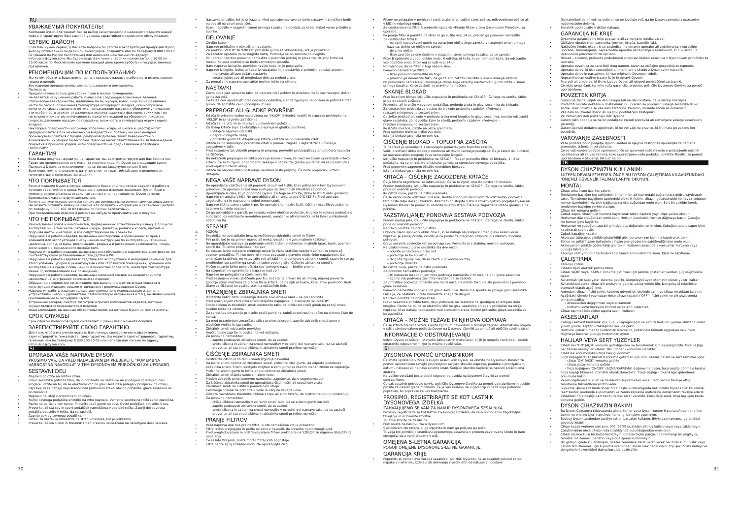RU
УВАЖАЕМЫЙ ПОКУПАТЕЛЬ!
Компания Dyson благодарит Вас за выбор качественного и надежного изделия нашей марки и гарантирует Вам высокий уровень гарантийного сервисного обслуживания.
СЕРВИС ДАЙСОН
Если Вам нужен сервис, у Вас есть вопросы по работе и эксплуатации продукции Dyson, выбору оптимальной модели или аксессуаров, позвоните нам по телефону 8 800 100 10 02 (звонки по России бесплатные) или напишите нам письмо по адресу: info.russia@dyson.com. Мы будем рады Вам помочь! Звонки принимаются с 10.00 по 19.00 часов по Московскому времени каждый день кроме субботы и государственных праздников.
РЕКОМЕНДАЦИИ ПО ИСПОЛЬЗОВАНИЮ
Мы хотим обратить Ваше внимание на отдельные важные особенности использования наших изделий:
Все изделия предназначены для использования в помещениях.
Пылесосы:
• Предназначены только для уборки пыли в жилых помещениях;
• Не является нарушением работы пылесосов следующие возможные явления: статическое электричество, налипание пыли, мусора, волос, шерсти на различные части пылесоса, повышенная температура исходящего воздуха, скачкообразное изменение силы воздушного потока, присасывание насадки к убираемому покрытию – эти особенности зависят от различных эксплуатационных факторов, таких как тип напольного покрытия, интенсивность нажатия насадкой на убираемое покрытие, скорость движение насадки по покрытию, влажность и температура окружающего воздуха.
• Некоторые поверхности (например: гобелены, ковры из шелка и шерсти) могут деформироваться при механическом воздействии, поэтому мы рекомендуем проконсультироваться с продавцом/производителем таких поверхностей о возможности их уборки пылесосами. Dyson не несет ответственность за повреждение покрытия в процессе уборки, если поверхности не предназначены для уборки пылесосами.
ГАРАНТИЯ
• Если Ваша покупка находится на гарантии, мы ее отремонтируем для Вас бесплатно.
• Гарантия предоставляется с момента покупки изделия Dyson на следующие сроки:
• Пылесосы Dyson, за исключением портативных (аккумуляторных)-5 лет.
• Если невозможно определить дату покупки, то гарантийный срок определяется, начиная с даты производства изделия.
ЧТО ПОКРЫВАЕТСЯ
• Ремонт изделия Dyson в случае заводского брака или при отказе изделия в работе в течение гарантийного срока. Решение о замене изделия принимает Dyson. Если к моменту ремонта/замены отдельные запчасти не производятся, Dyson заменит бракованные части на функциональные.
• Ремонт должен осуществляться только авторизованными ремонтными организациями. Вы можете оставить заявку на ремонт или получить информацию о сервисных центрах по телефону 8 800 100 10 02 (звонок по России бесплатный).
• При предъявлении изделия в ремонт не забудьте предъявить чек о покупке.
ЧТО НЕ ПОКРЫВАЕТСЯ
• Ремонт/замена узлов и компонентов, подверженных естественному износу в процессе эксплуатации, в том числе: сетевые шнуры, фильтры, ролики и колеса, щетина и подошва щеток и насадок, и все сопутствующие им элементы.
• Нарушения в работе изделия, вызванные неосторожным обращением во время хранения или эксплуатации с нарушением инструкции по эксплуатации: трещины, царапины, сколы, задиры, деформация - разрывы и растяжения компонентов, следы химического и термического воздействия.
• Нарушения в работе изделия, вызванные нестабильностью параметров электросети, не соответствующие установленным стандартам в РФ.
• Нарушения в работе изделия вследствие его эксплуатации в непредназначенных для этого условиях: уборки в ремонтируемых или строящихся помещениях; хранение или эксплуатация в среде с повышенной влажностью более 90%, и/или при температуре менее 0°, использование вне помещений;
• Нарушения в работе изделия, вызванные наличием следов жизнедеятельности насекомых на внутренних компонентах изделия;
• Обращение в сервисную организацию при выявлении фактов вмешательства в конструкцию изделия, лицами отличными от рекомендованных Dyson.
• Нарушения работы изделия вследствие совместного использования изделия с устройствами (напр. – удлинители, стабилизаторы напряжения и т.п.), не являющимися оригинальными аксессуарами Dyson.
• Устранение засоров, очистка фильтров и прочих компонентов изделия, которые осуществляются пользователем изделия.
• Иные неполадки, вызванные обстоятельствами, на которые Dyson не может влиять.
СРОК СЛУЖБЫ
Срок службы пылесосов Dyson составляет 7 (семь) лет с момента покупки
ЗАРЕГИСТРИРУЙТЕ СВОЮ ГАРАНТИЮ
Для того, чтобы мы смогли оказать Вам помощь своевременно и эффективно, зарегистрируйте, пожалуйста, свою гарантию. Вы можете зарегистрировать гарантию, позвонив нам по телефону 8 800 100 10 02 или написав нам письмо по адресу: info.russia@dyson.com
SI
UPORABA VAŠE NAPRAVE DYSON
PROSIMO VAS, DA PRED NADALJEVANJEM PREBERETE “POMEMBNA VARNOSTNA NAVODILA” V TEM DYSONOVEM PRIROČNIKU ZA UPORABO.
SESTAVNI DELI
• Napravo položite na hrbtno stran.
• Glavo sesalnika pritrdite tako, da jo potisnete na nastavke na spodnjem sprednjem delu kroglice. Pazite na to, da se električni vtič na glavi sesalnika prilega v priključek na ohišju naprave, ki se nahaja neposredno nad prehodom zraka. Močno pritisnite: glava sesalnika se bo zaskočila.
• Napravo naj stoji v pokončnem položaju.
• Ročko cevnega podaljška pritrdite na vrhu naprave. Vzmetna sponka na ročki se bo zaskočila.
• Pazite na to, da je cev ravna. Pritisnite rdeč gumb na cevi. Cevni podaljšek potisnite v cev.
• Preverite, ali sta cev in cevni podaljšek nameščena v vdolbini ročke. Zadnji del cevnega podaljša potisnite v ročko, da se zaskoči.
• Zaprite pokrov cevnega podaljška.
• Držalo za nastavke namestite na stran vmesnika, kot je prikazano.
• Preverite, ali sta ciklon in zbiralnik smeti pravilno nameščena na osrednjem delu naprave.
• Nastavke pritrdite, kot je prikazano. Med uporabo naprave so lahko nastavki nameščeni bodisi na cev ali na cevni podaljšek.
• Kabel napeljite v nasprotni smeri urinega kazalca na obešala za kabel. Kabel varno pritrdite s sponko.
DELOVANJE
• Odvijte kabel.
• Napravo priključite v električno napajanje.
• Za preklop ‘VKLOP’ ali ‘IZKLOP’ pritisnite gumb za vklop/izklop, kot je prikazano.
• Za začetek uporabe ročko nagnite nazaj. Podnožje se bo samodejno dvignilo.
• Po uporabi napravo ponovno namestite v pokončni položaj in preverite, da stoji trdno na mestu. Kolesca podnožja se bodo samodejno spustila.
• Nato napravo izklopite, previdno navijte kabel in jo pospravite.
• Napravo izklopite, izvlecite kabel iz napajanja in jo postavite v pokončni položaj, preden:
– menjavate ali uporabljate nastavke
– odstranjujete cev ali pregledate dele za prehod zraka.
• Za prenašanje naprave uporabite nosilno ročko na ciklonu.
NASTAVKI
• Cevni podaljšek sprostite tako, da odprete rdeč pokrov in izvlečete rdečo cev navzgor, dokler se ne zaskoči.
• Če želite cev uporabljati brez cevnega podaljška, sledite zgornjim navodilom in pritisnite rdeč gumb, da sprostite cevni podaljšek iz cevi.
PREPROGE ALI GLADKE POVRŠINE
• Krtača je privzeto vedno nastavljena na ‘VKLOP’ (vrtenje), vsakič ko napravo preklopite na ‘VKLOP’ in jo nagnete za čiščenje.
• Krtača se ne vrti, ko je naprava v pokončnem položaju.
• Za izklop krtače (npr. za občutljive preproge in gladke površine):
– vklopite napravo (VKLOP)
– napravo nagnite nazaj
– pritisnite gumb za vklop/izklop krtače – krtača se bo prenehala vrteti.
• Krtača se bo samodejno prenehala vrteti v primeru zagozd. Glejte ‘Krtača - čiščenje zagozdene krtače’.
• Pred sesanjem tal, debelih preprog in preprog, preverite proizvajalčeva priporočena navodila za čiščenje.
• Na nekaterih preprogah se lahko pojavijo kosmi vlaken, če med sesanjem uporabljate vrtečo krtačo. Če se to zgodi, priporočamo sesanje v načinu za ‘gladke površine’ ali se posvetujte s proizvajalcem talnih oblog.
• Krtača na napravi lahko poškoduje nekatere vrste preprog. Če niste prepričani, krtačo izklopite.
NEGA VAŠE NAPRAVE DYSON
• Ne opravljajte vzdrževanja ali popravil, drugih kot tistih, ki so prikazani v tem Dysonovem priročniku za uporabo ali kot vam svetujejo na Dysonovih številkah za pomoč.
• Uporabljajte le dele, ki jih priporoča Dyson. Če tega ne storite, lahko to izniči vašo garancijo.
• Napravo shranjujte v hiši. Ne uporabljajte ali shranjujte pod 0°C (32°F). Pred uporabo zagotovite, da je naprava na sobni temperaturi.
• Napravo čistite samo s suho krpo. Ne uporabljajte maziv, čistil, loščil ali osvežilcev zraka na katerem koli delu naprave.
• Če ga uporabljate v garaži, po sesanju vedno obrišite podvozje, kroglico in kolesca podnožja s suho krpo, da odstranite morebiten pesek, umazanijo ali kamenčke, ki bi lahko poškodovali občutljiva tla.
SESANJE
⚠ POZOR:
• Sesalnika ne uporabljajte brez nameščenega zbiralnika smeti in filtrov.
• Fini prah, kot je na primer mavec ali moka, sesajte le v zelo majhnih količinah.
• Ne uporabljajte naprave za pobiranje ostrih, trdnih predmetov, majhnih igrač, bucik, papirnih sponk itd. To lahko poškoduje napravo.
• Ko sesate, lahko nekatere preproge ustvarijo nizke statične naboje v zbiralniku smeti ali cevnem podaljšku. Ti niso nevarni in niso povezani z glavnim električnim napajanjem. Da zmanjšate ta učinek, ne vstavljajte rok ali kakšnih predmetov v zbiralnik smeti, razen če ste ga predhodno izpraznili in ga sprali s hladno vodo (glejte ‘Čiščenje zbiralnika smeti’).
• Močno sesanje lahko povzroči, da cev ‘potegne nazaj’ – bodite previdni.
• Na stopnicah ne upravljajte z napravo nad vami.
• Naprave ne polagajte na stole, mize itd.
• Pred sesanjem visoko zloščenih površin, kot sta na primer les ali linolej, najprej preverite spodnjo stran nastavka za gladka tla in krtače, da na njih ni tujkov, ki bi lahko povzročili sledi.
• Glave za čiščenej ne pustite stati na občutljivih tleh.
PRAZNJENJE ZBIRALNIKA SMETI
• Izpraznite kakor hitro umazanija doseže nivo oznake MAX – ne prenapolnite.
• Pred praznjenjem zbiralnika smeti izključite napajanje in preklopite na ‘IZKLOP’.
• Enoto ciklona in zbiralnika smeti odstranite tako, da pritisnete rdeči gumb na zadnji strani nosilne ročke na ciklonu.
• Za sprostitev umazanije pritisnite rdeči gumb na zadnji strani nosilne ročke na ciklonu čisto do konca.
• Da med praznjenjem zmanjšate stik s prahom/alergeni, zaprite zbiralnik smeti tesno v plastično vrečko in izpraznite.
• Zbiralnik smeti odstranite previdno.
• Vrečko tesno zaprite in odstranite kot običajno.
• Za ponovno namestitev:
– zaprite podstavek zbiralnika smeti, da se zaskoči
– enoto ciklona in zbiralnika smeti namestitev v osrednji del naprave tako, da se zaskoči
– preverite, ali sta enoti ciklona in zbiralnika smeti pravilno nameščeni.
ČIŠČENJE ZBIRALNIKA SMETI
• Odstranite ciklon in zbiralnik smeti (zgornja navodila).
• Da ločite enoto ciklona od zbiralnika smeti, pritisnite rdeč gumb, da odprete podstavek zbiralnika smeti. S tem razkrijete majhen srebrn gumb za rdečim mehanizmom za odpiranje. Pritisnite srebrn gumb in ločite enoto ciklona od zbiralnika smeti.
• Zbiralnik smeti očistite samo s hladno vodo.
• Preden zbiralnik smeti ponovno namestite, zagotovite, da je popolnoma suh.
• Za čiščenje zbiralnika smeti ne uporabljajte čistil, loščil ali osvežilcev zraka.
• Zbiralnika smeti ne čistite v pomivalnem stroju.
• Celotnega ciklona ne potopite v vodo in vanj ne vlivajte vode.
• Očistite membrano zbiralnika ciklona s krpo ali suho krtačo, da odstranite puh in umazanijo.
• Za ponovno namestitev:
– ohišje ciklona namestite v zbiralnik smeti tako, da se srebrni gumb zaskoči
– zaprite podstavek zbiralnika smeti, da se zaskoči
– enoto ciklona in zbiralnika smeti namestite v osrednji del naprave tako, da se zaskoči
– preverite, ali sta enoti ciklona in zbiralnika smeti pravilno nameščeni.
PRANJE FILTROV
• Vaša naprava ima dva pralna filtra, ki sta nameščena kot je prikazano.
• Filtra redno preglejujte in perite skladno z navodili, da ohranite njuno zmogljivost.
• Pred pregledovanjem in odstranjevanjem filtrov preklopite na ‘IZKLOP’ in napravo izključite iz napajanja.
• Če sesate fini prah, boste morali filtra prati pogosteje.
• Filtra perite zgolj s hladno vodo. Ne uporabljajte čistil.
• Filtrov ne polagajte v pomivalni stroj, pralni stroj, sušilni stroj, pečico, mikrovalovno pečico ali v bližino odprtega ognja.
• Za odstranjevanje filtra A preberite razdelek »Pranje filtra« v tem Dysonovem Priročniku za uporabo.
• Po pranju filter A položite na stran in ga sušite vsaj 24 ur, preden ga ponovno namestite.
• Za odstranitev filtra B:
– osrednji nastavitveni gumb na zunanjem ohišju žoge zavrtite v nasprotni smeri urinega kazalca, dokler se ohišje ne sprosti
– dvignite ohišje
– filter zavrtite za eno četrtino v nasprotni smeri urinega kazalca, da se sprosti.
• Filter B splaknite z vodo, dokler voda, ki odteka, ni čista, in po njem potrkajte, da odstranite vso odvečno vodo. Filter naj se suši vsaj 24 ur.
• Normalno je, da se filter v žogi obarva sivo.
• Ponovno nameščanje filtra B:
– filter ponovno namestite na žogo
– pravilno ga namestite tako, da ga za eno četrtino zavrtite v smeri urinega kazalca.
Pri ponovnem nameščanju zunanjega ohišja žoge osrednji nastavitveni gumb vrtite v smeri urinega kazalca. Ko se zaskoči, je pravilno nameščen.
ISKANJE BLOKAD
• Pred iskanjem blokad izključite napajanje in preklopite na ‘IZKLOP’. Če tega ne storite, lahko pride do resnih poškodb.
• Preverite, ali je prišlo v cevnem podaljšku, prehodu zraka in glavi sesalnika do blokade.
• Za odstranitev podvozja za dostop do blokade preberite razdelek »Podvozje – razstavljanje/ponovno sestavljanje«.
• Če želite poiskati blokado v prehodu zraka med kroglico in glavo sesalnika, morate odstraniti glavo sesalnika: za navodila, kako to storiti, preberite razdelek »Podvozje – razstavljanje/ponovno sestavljanje«.
• Ko iščete blokade, pazite na ostre predmete.
• Pred uporabo trdno pritrdite vse dele.
• Iskanja blokad garancija ne pokriva.
ČIŠČENJE BLOKAD – TOPLOTNA ZAŠČITA
• Ta naprava je opremljena s samodejno ponastavljeno toplotno zaščito.
• Veliki predmeti lahko blokirajo nastavke ali dovod cevnega podaljška. Če je kateri del blokiran, se naprava lahko pregreje in se samodejno izključi.
• Izključite napajanje in preklopite na ‘IZKLOP’. Preden preverite filter ali blokade, 1 - 2 uri počakajte, da se ohladi. Ne pritiskajte gumba za sprostitev cevnega podaljška.
• Pred ponovnim zagonom očistite morebitne blokade.
• Iskanja blokad garancija ne pokriva.
KRTAČA - ČIŠČENJE ZAGOZDENE KRTAČE
• Če je krtača zagozdena, se lahko izklopi. Če se to zgodi, morate odstraniti blokado.
• Preden nadaljujete, izključite napajanje in preklopite na ‘IZKLOP’. Če tega ne storite, lahko pride do osebnih poškodb.
• Ko čistite ovire, pazite na ostre predmete.
• Če še vedno niste odstranili blokade, sledite spodnjim navodilom za odstranitev podvozja. S tem boste lažje dosegli blokado. Alternativno stopite v stik s strokovnjakom podjetja Dyson na Dysonovi številki za pomoč ali obiščite spletno stran. Čiščenje zagozdene krtače garancija ne pokriva.
RAZSTAVLJANJE/ PONOVNA SESTAVA PODVOZJA
• Preden nadaljujete, izključite napajanje in preklopite na ‘IZKLOP’. Če tega ne storite, lahko pride do osebnih poškodb.
• Napravo položite na prednjo stran.
• Odpnite rdečo sponko v obliki črke C, ki se nahaja na priključku med glavo sesalnika in napravo. Je precej čvrsta, vendar je ne povlecite pregrobo. Odpnite jo s stalnim, močnim potegom.
• Glavo sesalnik povlecite vstran od naprave. Povlecite jo s stalnim, močnim potegom.
• Na vsakem koncu glave sesalnika sta dve ročici:
– odprite ju navzven v pravi kot
– podvozje se bo sprostilo
– dvignite zgornji rob, da se zavrti v pokončni položaj
– podvozje izvlecite.
• Ko čistite ovire, pazite na ostre predmete.
• Za ponovno namestitev podvozja:
– tri nastavke na spodnjem robu podvozja namestite v tri reže na dnu glave sesalnika
– zgornji rob podvozja zavihtite navzdol, da se zaskoči.
• Za pritrditev podvozja potisnite obe ročici nazaj na mesto tako, da sta poravnani s površino glave sesalnika.
• Ponovno namestite sponko C na glavo sesalnika. Ravni rob sponke se prilega glavi sesalnika. Lažje je, če nastavke v reže namestite enega za drugim.
• Napravo položite na hrbtno stran.
• Glavo sesalnika pritrdite tako, da jo potisnete na nastavke na spodnjem sprednjem delu kroglice. Pazite na to, da se električni vtič na glavi sesalnika prilega v priključek na ohišju naprave, ki se nahaja neposredno nad prehodom zraka. Močno pritisnite: glava sesalnika se bo zaskočila.
KRTAČA – MOŽNE TEŽAVE IN NJIHOVA ODPRAVA
• Če se krtača preneha vrteti, sledite zgornjim navodilom o čiščenju zagozd. Alternativno stopite v stik s strokovnjakom podjetja Dyson na Dysonovi številki za pomoč ali obiščite spletno stran.
INFORMACIJE O ODSTRANJEVANJU
Izdelki Dyson so izdelani iz visoko kakovostnih materialov, ki jih je mogoče reciklirati. Izdelek odstranite odgovorno in kjer je možno, reciklirajte.
SI
DYSONOVA POMOČ UPORABNIKOM
Če imate vprašanja v zvezi s svojim sesalnikom Dyson, se obrnite na Dysonovo številko za pomoč uporabnikom (imejte pripravljeno serijsko številko naprave, podatke o prodajalcu in datumu nakupa) ali na našo spletno stran. Serijsko številko najdete na napisni ploščici dna aparata.
Na večino vprašanj boste dobili odgovor od osebja na Dysonovi številki za pomoč uporabnikom.
Če vaš sesalnik potrebuje servis, pokličite Dysonovo številko za pomoč uporabnikom in osebje prosite za nasvet glede možnosti. Če je vaš sesalnik še v garanciji in če ta krije potrebno popravilo, bo popravilo za vas brezplačno.
PROSIMO, REGISTRIRAJTE SE KOT LASTNIK DYSONOVEGA IZDELKA
ZAHVALJUJEMO SE VAM ZA NAKUP DYSONOVEGA SESALNIKA.
Prosimo, registrirajte se kot lastnik Dysonovega izdelka, da vam bomo lahko zagotavljali takojšnje in učinkovite storitve.
To lahko storite na tri načine:
• Prek spleta na naslovu www.dyson.com
S priloženim obrazcem, ki ga izpolnite in nam ga pošljete po pošti.
To velja kot potrdilo o lastništvu Dysonovega sesalnika v primeru zavarovane škode in nam omogoča, da z vami stopimo v stik.
OMEJENA 5-LETNA GARANCIJA
POGOJI OMEJENE DYSONOVE 5-LETNE GARANCIJE.
GARANCIJA KRIJE
• Popravilo ali zamenjavo vašega sesalnika (po izbiri Dysona), če se sesalnik pokvari zaradi napake v materialu, izdelavi ali delovanju v petih letih od nakupa ali dostave
(če katerikoli del ni več na voljo ali se ne izdeluje več, ga bo Dyson zamenjal z ustreznim nadomestnim delom).
• Sesalnik uporabljajte v državi nakupa.
GARANCIJA NE KRIJE
Dysonova garancija ne krije popravila ali zamenjave izdelka zaradi:
• Običajne obrabe (npr. varovalka, jermen, krtača, baterije itd.).
• Naključne škode, okvar, ki so posledica malomarne uporabe ali vzdrževanja, nepravilne uporabe, zanemarjanja, nepredvidne uporabe ali ravnanja s sesalnikom, ki ni v skladu z Dysonovim priročnikom za uporabo.
• Blokad – prosimo, preberite podrobnosti o odpravi blokad sesalnika v Dysonovem priročniku za uporabo.
• Uporabe sesalnika za katerikoli drug namen, razen za običajne gospodinjske namene.
• Uporabe delov, ki niso sestavljeni ali montirani v skladu z Dysonovimi navodili.
• Uporabe delov in nastavkov, ki niso originalni Dysonovi izdelki.
• Nepravilne namestitve (razen če jo je opravil Dyson).
• Popravil ali predelav, ki jih ne izvede Dyson ali njegovi pooblaščeni zastopniki.
• Če niste prepričani, kaj krije vaša garancija, prosimo, pokličite Dysonovo številko za pomoč uporabnikom.
POVZETEK KRITJA
• Garancija začne veljati na dan nakupa (ali na dan dostave, če je slednji kasnejši).
• Predložiti morate dokazilo o dostavi/nakupu, preden se popravilo vašega sesalnika lahko začne. Brez dokazila se vse delo zaračuna. Prosimo, shranite račun ali dobavnico.
• Vsa dela bo izvedel Dyson ali njegovi pooblaščeni zastopniki.
• Vsi zamenjani deli postanejo last Dysona.
• Garancijsko obdobje se ne bo podaljšalo zaradi popravila ali zamenjave vašega sesalnika v garanciji.
• Garancija nudi dodatne ugodnosti, ki ne vplivajo na pravice, ki jih imate po zakonu kot potrošnik.
VAROVANJE ZASEBNOSTI
Vaše podatke bodo podjetje Dyson Limited in njegovi zastopniki uporabljali za namene promocije, trženja in servisiranja.
Če se vaši osebni podatki spremenijo, če se spremeni vaše mnenje o priljubljenih načinih oglaševanja ali če vas zanima, kako uporabljamo vaše podatke, pokličite številko za pomoč uporabnikom v Sloveniji: 04 537 66 00.
TR
DYSON CİHAZINIZIN KULLANIMI
LÜTFEN DEVAM ETMEDEN ÖNCE BU DYSON ÇALIŞTIRMA KILAVUZUNDAKİ ‘ÖNEMLİ GÜVENLİK TALİMATLARI’NI OKUYUN.
MONTAJ
• Cihazı arka kısmı üzerine yatırın.
• Temizleme başlığını top şeklindeki ünitenin ön alt kısmındaki bağlantılara doğru kaydırarak takın. Temizleme başlığının üzerindeki elektrik fişinin, cihazın gövdesindeki ve havaa yolunun hemen üzerindeki ikiz blok bağlantısına oturduğundan emin olun. Sert bir şekilde iterek temizleme başlığını yerine oturtun.
• Cihazı dik konuma getirin.
• Çubuk sapını cihazın üst kısmına kaydırarak takın. Saptaki yaylı klips yerine oturur.
• Hortumun düz olduğundan emin olun. Hortum üzerindeki kırmızı düğmeye basın. Çubuğu hortumun içine kaydırın.
• Hortumun ve çubuğun saptaki girintiye oturduğundan emin olun. Çubuğun ucunu sapın içine kaydırarak sabitleyin.
• Çubuk kapağını kapatın.
• Aksesuar tutucuyu, şekilde gösterildiği gibi, borunun yan kısmına kaydırarak takın.
• Siklon ve şeffaf hazne ünitesinin cihazın ana gövdesine sabitlendiğinden emin olun.
• Aksesuarları şekilde gösterildiği gibi takın. Kullanım sırasında aksesuarlar hortuma veya çubuğa takılabilir.
• Kabloyu saat yönünün tersinde kablo kancalarının etrafına sarın. Klips ile sabitleyin.
ÇALIŞTIRMA
• Kabloyu çözün.
• Cihazın fişini elektrik prizine takın.
• Cihazı ‘AÇIK’ veya ‘KAPALI’ konuma getirmek için şekilde gösterilen yerdeki güç düğmesine basın.
• Kullanmak için sapı yatar duruma getirin. Dengeleyici ayak otomatik olarak yukarı kalkar.
• Kullandıktan sonra cihazı dik pozisyona getirip, sıkıca yerine itin. Dengeleyici tekerlekler otomatik olarak aşağı iner.
• Ardından, cihazın fişini çekin, kabloyu güvenli bir biçimde sarın ve cihazı ortalıktan kaldırın.
• Aşağıdaki işlemleri yapmadan önce cihazı kapatın (‘OFF’), fişini çekin ve dik pozisyonda olmasını sağlayın:
– aksesuarları değiştirmek veya kullanmak
– hortumu veya havayolu kontrol parçalarını çıkarmak.
• Cihazı taşımak için siklon taşıma sapını kullanın.
AKSESUARLAR
• Çubuğu serbest bırakmak için, çubuk kapağını açın ve kırmızı hortumu yerine oturtana kadar yukarı yönde, saptan uzaklaşacak şekilde çekin.
• Hortumu çubuk olmadan kullanmak isterseniz, yukarıdaki talimatı uygulayın ve kırmızı düğmeye basarak çubuğu hortumdan ayırın.
HALILAR VEYA SERT YÜZEYLER
• Cihazı her ‘ON’ (AÇIK) konuma getirdiğinizde ve temizlemek için dayadığınızda, fırça başlığı her zaman varsayılan olarak ‘ON’ (dönen) konumda olacaktır.
• Cihaz dik konumdayken fırça başlığı dönmez.
• Fırça başlığını ‘OFF’ (KAPALI) konuma getirmek için (örn. hassas halılar ve sert zeminler için):
– cihazı ‘ON’ (AÇIK) konuma getirin
– cihazı yatay konuma getirin
– fırça başlığının ‘ON/OFF’ (AÇMA/KAPATMA) düğmesine basın; fırça başlığı dönmeyi bırakır.
• Fırça başlığı tıkanırsa otomatik olarak duracaktır. ‘Fırça başlığı – tıkanıklığın giderilmesi’ bölümüne bakın.
• Zemin kaplamaları, kilim ve halılarınızı süpürmeden önce üreticilerinin tavsiye ettiği temizleme talimatlarını kontrol edin.
• Süpürme işlemi sırasında döner fırça başlık kullanıldığında bazı halılar tüylenebilir. Bu olursa, ‘sert zemin’ modunda süpürmenizi ve zemin kaplama üreticisine danışmanızı tavsiye ederiz.
• Cihazdaki fırça başlığı bazı halı türlerine zarar verebilir. Emin değilseniz, fırça başlığını kapalı konuma getirin.
DYSON CİHAZINIZIN BAKIMI
• Bu Dyson Çalıştırma Kılavuzunda gösterilenler veya Dyson Yardım Hattı tarafından önerilen bakım ve onarım işleri haricinde herhangi bir işlem yapmayın.
• Sadece Dyson tarafından tavsiye edilen parçaları kullanın. Böyle yapmamanız, garantinizi geçersiz kılabilir.
• Cihazı kapalı yerlerde saklayın. 0°C (32°F) sıcaklığın altında kullanmayın veya saklamayın. Çalıştırmadan önce cihazın oda sıcaklığında bulunduğundan emin olun.
• Cihazı sadece kuru bir bezle temizleyin. Cihazın hiçbir parçasında herhangi bir yağlayıcı, temizlik malzemesi, parlatıcı veya oda spreyi kullanmayın.
• Bir garajın içinde kullanılmışsa, hassas zeminlere zarar verebilecek her türlü kum, pislik veya çakılın temizlenmesi için süpürme işleminden sonra makinenin dışını, top şeklindeki üniteyi ve dengeleyici tekerlekleri daima kuru bir bezle silin.
30 31